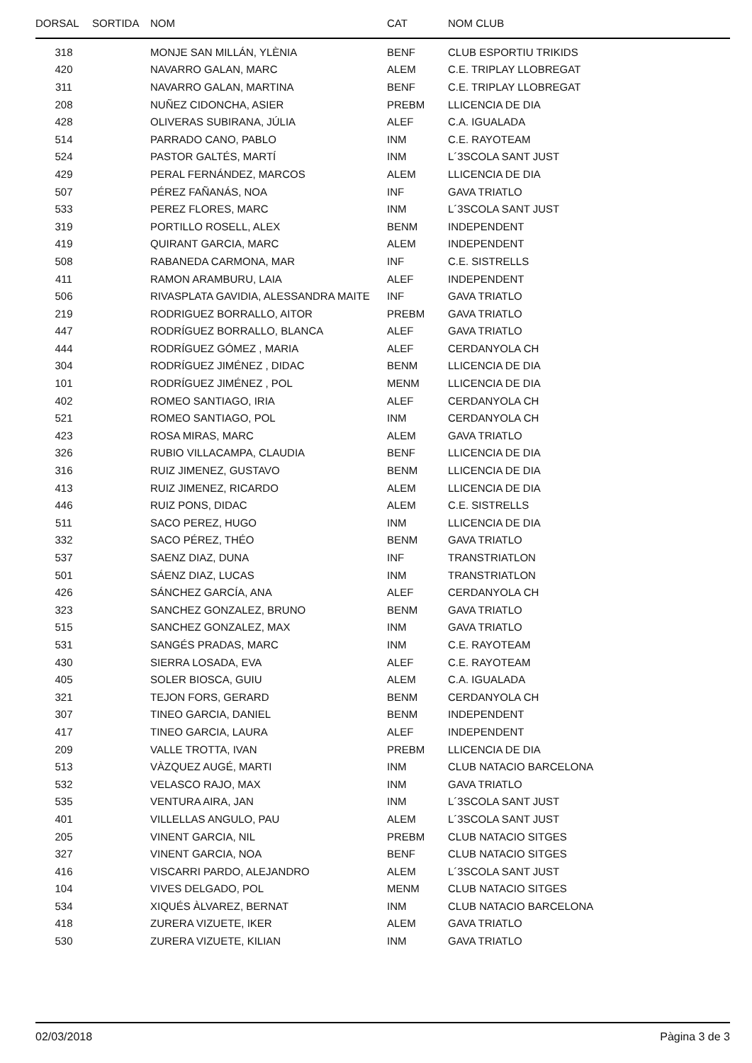| DORSAL | SORTIDA | NOM | CAT | NOM CLUB |
| --- | --- | --- | --- | --- |
| 318 | | MONJE SAN MILLÁN, YLÈNIA | BENF | CLUB ESPORTIU TRIKIDS |
| 420 | | NAVARRO GALAN, MARC | ALEM | C.E. TRIPLAY LLOBREGAT |
| 311 | | NAVARRO GALAN, MARTINA | BENF | C.E. TRIPLAY LLOBREGAT |
| 208 | | NUÑEZ CIDONCHA, ASIER | PREBM | LLICENCIA DE DIA |
| 428 | | OLIVERAS SUBIRANA, JÚLIA | ALEF | C.A. IGUALADA |
| 514 | | PARRADO CANO, PABLO | INM | C.E. RAYOTEAM |
| 524 | | PASTOR GALTÉS, MARTÍ | INM | L´3SCOLA SANT JUST |
| 429 | | PERAL FERNÁNDEZ, MARCOS | ALEM | LLICENCIA DE DIA |
| 507 | | PÉREZ FAÑANÁS, NOA | INF | GAVA TRIATLO |
| 533 | | PEREZ FLORES, MARC | INM | L´3SCOLA SANT JUST |
| 319 | | PORTILLO ROSELL, ALEX | BENM | INDEPENDENT |
| 419 | | QUIRANT GARCIA, MARC | ALEM | INDEPENDENT |
| 508 | | RABANEDA CARMONA, MAR | INF | C.E. SISTRELLS |
| 411 | | RAMON ARAMBURU, LAIA | ALEF | INDEPENDENT |
| 506 | | RIVASPLATA GAVIDIA, ALESSANDRA MAITE | INF | GAVA TRIATLO |
| 219 | | RODRIGUEZ BORRALLO, AITOR | PREBM | GAVA TRIATLO |
| 447 | | RODRÍGUEZ BORRALLO, BLANCA | ALEF | GAVA TRIATLO |
| 444 | | RODRÍGUEZ GÓMEZ , MARIA | ALEF | CERDANYOLA CH |
| 304 | | RODRÍGUEZ JIMÉNEZ , DIDAC | BENM | LLICENCIA DE DIA |
| 101 | | RODRÍGUEZ JIMÉNEZ , POL | MENM | LLICENCIA DE DIA |
| 402 | | ROMEO SANTIAGO, IRIA | ALEF | CERDANYOLA CH |
| 521 | | ROMEO SANTIAGO, POL | INM | CERDANYOLA CH |
| 423 | | ROSA MIRAS, MARC | ALEM | GAVA TRIATLO |
| 326 | | RUBIO VILLACAMPA, CLAUDIA | BENF | LLICENCIA DE DIA |
| 316 | | RUIZ JIMENEZ, GUSTAVO | BENM | LLICENCIA DE DIA |
| 413 | | RUIZ JIMENEZ, RICARDO | ALEM | LLICENCIA DE DIA |
| 446 | | RUIZ PONS, DIDAC | ALEM | C.E. SISTRELLS |
| 511 | | SACO PEREZ, HUGO | INM | LLICENCIA DE DIA |
| 332 | | SACO PÉREZ, THÉO | BENM | GAVA TRIATLO |
| 537 | | SAENZ DIAZ, DUNA | INF | TRANSTRIATLON |
| 501 | | SÁENZ DIAZ, LUCAS | INM | TRANSTRIATLON |
| 426 | | SÁNCHEZ GARCÍA, ANA | ALEF | CERDANYOLA CH |
| 323 | | SANCHEZ GONZALEZ, BRUNO | BENM | GAVA TRIATLO |
| 515 | | SANCHEZ GONZALEZ, MAX | INM | GAVA TRIATLO |
| 531 | | SANGÉS PRADAS, MARC | INM | C.E. RAYOTEAM |
| 430 | | SIERRA LOSADA, EVA | ALEF | C.E. RAYOTEAM |
| 405 | | SOLER BIOSCA, GUIU | ALEM | C.A. IGUALADA |
| 321 | | TEJON FORS, GERARD | BENM | CERDANYOLA CH |
| 307 | | TINEO GARCIA, DANIEL | BENM | INDEPENDENT |
| 417 | | TINEO GARCIA, LAURA | ALEF | INDEPENDENT |
| 209 | | VALLE TROTTA, IVAN | PREBM | LLICENCIA DE DIA |
| 513 | | VÀZQUEZ AUGÉ, MARTI | INM | CLUB NATACIO BARCELONA |
| 532 | | VELASCO RAJO, MAX | INM | GAVA TRIATLO |
| 535 | | VENTURA AIRA, JAN | INM | L´3SCOLA SANT JUST |
| 401 | | VILLELLAS ANGULO, PAU | ALEM | L´3SCOLA SANT JUST |
| 205 | | VINENT GARCIA, NIL | PREBM | CLUB NATACIO SITGES |
| 327 | | VINENT GARCIA, NOA | BENF | CLUB NATACIO SITGES |
| 416 | | VISCARRI PARDO, ALEJANDRO | ALEM | L´3SCOLA SANT JUST |
| 104 | | VIVES DELGADO, POL | MENM | CLUB NATACIO SITGES |
| 534 | | XIQUÉS ÀLVAREZ, BERNAT | INM | CLUB NATACIO BARCELONA |
| 418 | | ZURERA VIZUETE, IKER | ALEM | GAVA TRIATLO |
| 530 | | ZURERA VIZUETE, KILIAN | INM | GAVA TRIATLO |
02/03/2018 Pàgina 3 de 3